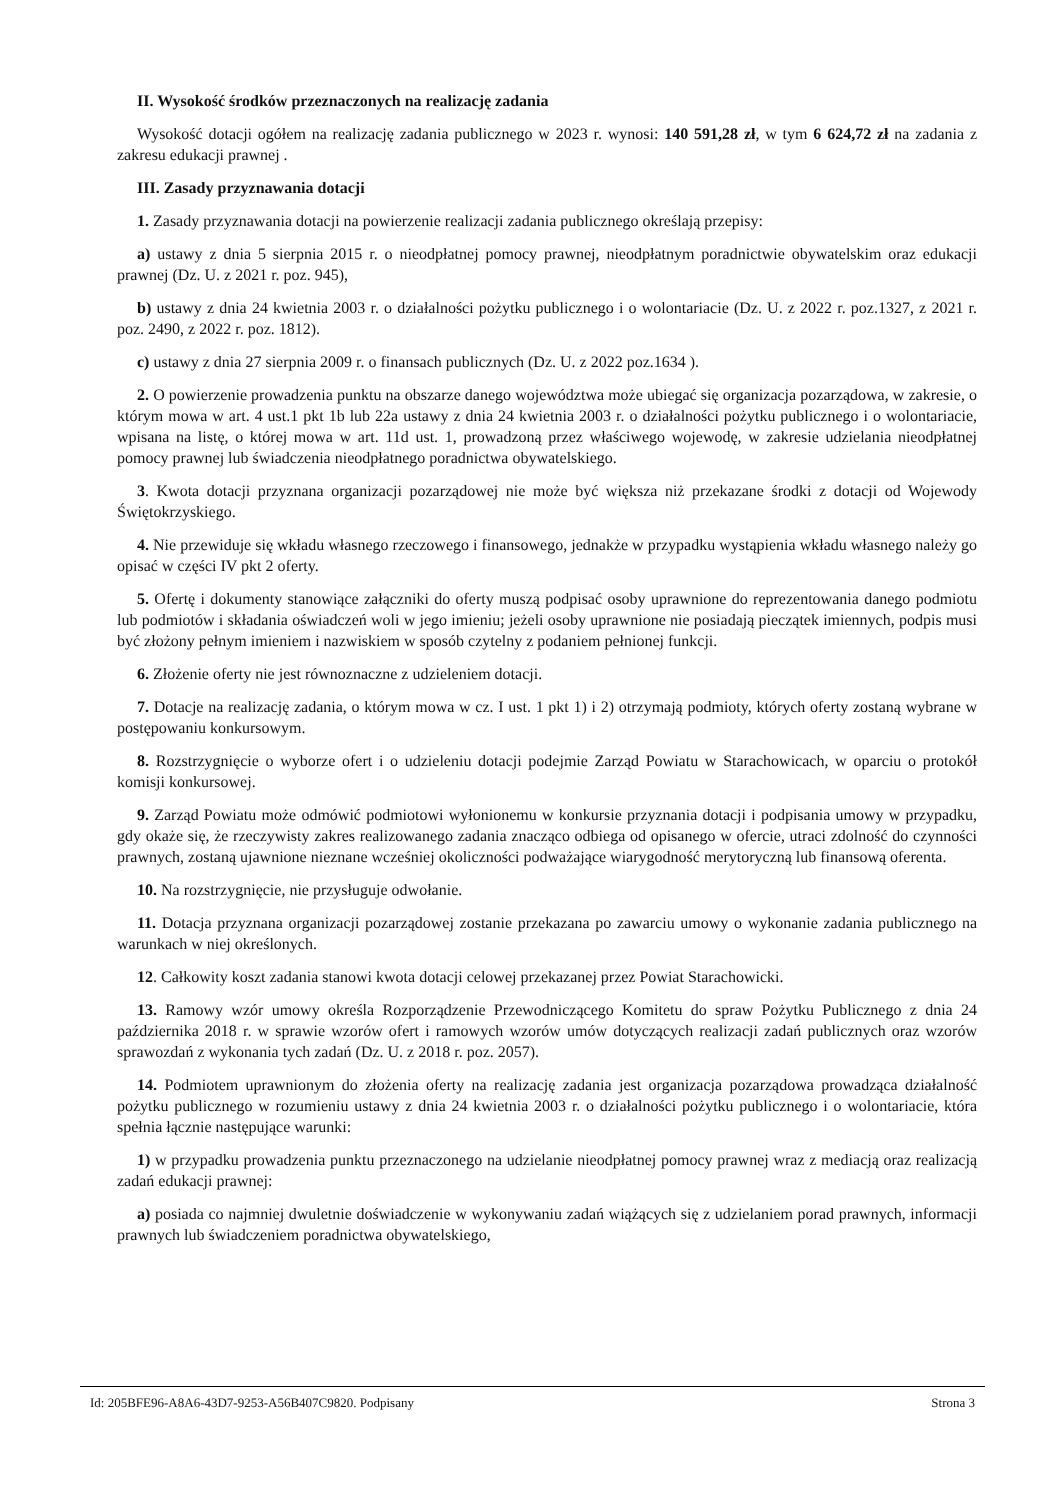II. Wysokość środków przeznaczonych na realizację zadania
Wysokość dotacji ogółem na realizację zadania publicznego w 2023 r. wynosi: 140 591,28 zł, w tym 6 624,72 zł na zadania z zakresu edukacji prawnej .
III. Zasady przyznawania dotacji
1. Zasady przyznawania dotacji na powierzenie realizacji zadania publicznego określają przepisy:
a) ustawy z dnia 5 sierpnia 2015 r. o nieodpłatnej pomocy prawnej, nieodpłatnym poradnictwie obywatelskim oraz edukacji prawnej (Dz. U. z 2021 r. poz. 945),
b) ustawy z dnia 24 kwietnia 2003 r. o działalności pożytku publicznego i o wolontariacie (Dz. U. z 2022 r. poz.1327, z 2021 r. poz. 2490, z 2022 r. poz. 1812).
c) ustawy z dnia 27 sierpnia 2009 r. o finansach publicznych (Dz. U. z 2022 poz.1634 ).
2. O powierzenie prowadzenia punktu na obszarze danego województwa może ubiegać się organizacja pozarządowa, w zakresie, o którym mowa w art. 4 ust.1 pkt 1b lub 22a ustawy z dnia 24 kwietnia 2003 r. o działalności pożytku publicznego i o wolontariacie, wpisana na listę, o której mowa w art. 11d ust. 1, prowadzoną przez właściwego wojewodę, w zakresie udzielania nieodpłatnej pomocy prawnej lub świadczenia nieodpłatnego poradnictwa obywatelskiego.
3. Kwota dotacji przyznana organizacji pozarządowej nie może być większa niż przekazane środki z dotacji od Wojewody Świętokrzyskiego.
4. Nie przewiduje się wkładu własnego rzeczowego i finansowego, jednakże w przypadku wystąpienia wkładu własnego należy go opisać w części IV pkt 2 oferty.
5. Ofertę i dokumenty stanowiące załączniki do oferty muszą podpisać osoby uprawnione do reprezentowania danego podmiotu lub podmiotów i składania oświadczeń woli w jego imieniu; jeżeli osoby uprawnione nie posiadają pieczątek imiennych, podpis musi być złożony pełnym imieniem i nazwiskiem w sposób czytelny z podaniem pełnionej funkcji.
6. Złożenie oferty nie jest równoznaczne z udzieleniem dotacji.
7. Dotacje na realizację zadania, o którym mowa w cz. I ust. 1 pkt 1) i 2) otrzymają podmioty, których oferty zostaną wybrane w postępowaniu konkursowym.
8. Rozstrzygnięcie o wyborze ofert i o udzieleniu dotacji podejmie Zarząd Powiatu w Starachowicach, w oparciu o protokół komisji konkursowej.
9. Zarząd Powiatu może odmówić podmiotowi wyłonionemu w konkursie przyznania dotacji i podpisania umowy w przypadku, gdy okaże się, że rzeczywisty zakres realizowanego zadania znacząco odbiega od opisanego w ofercie, utraci zdolność do czynności prawnych, zostaną ujawnione nieznane wcześniej okoliczności podważające wiarygodność merytoryczną lub finansową oferenta.
10. Na rozstrzygnięcie, nie przysługuje odwołanie.
11. Dotacja przyznana organizacji pozarządowej zostanie przekazana po zawarciu umowy o wykonanie zadania publicznego na warunkach w niej określonych.
12. Całkowity koszt zadania stanowi kwota dotacji celowej przekazanej przez Powiat Starachowicki.
13. Ramowy wzór umowy określa Rozporządzenie Przewodniczącego Komitetu do spraw Pożytku Publicznego z dnia 24 października 2018 r. w sprawie wzorów ofert i ramowych wzorów umów dotyczących realizacji zadań publicznych oraz wzorów sprawozdań z wykonania tych zadań (Dz. U. z 2018 r. poz. 2057).
14. Podmiotem uprawnionym do złożenia oferty na realizację zadania jest organizacja pozarządowa prowadząca działalność pożytku publicznego w rozumieniu ustawy z dnia 24 kwietnia 2003 r. o działalności pożytku publicznego i o wolontariacie, która spełnia łącznie następujące warunki:
1) w przypadku prowadzenia punktu przeznaczonego na udzielanie nieodpłatnej pomocy prawnej wraz z mediacją oraz realizacją zadań edukacji prawnej:
a) posiada co najmniej dwuletnie doświadczenie w wykonywaniu zadań wiążących się z udzielaniem porad prawnych, informacji prawnych lub świadczeniem poradnictwa obywatelskiego,
Id: 205BFE96-A8A6-43D7-9253-A56B407C9820. Podpisany Strona 3